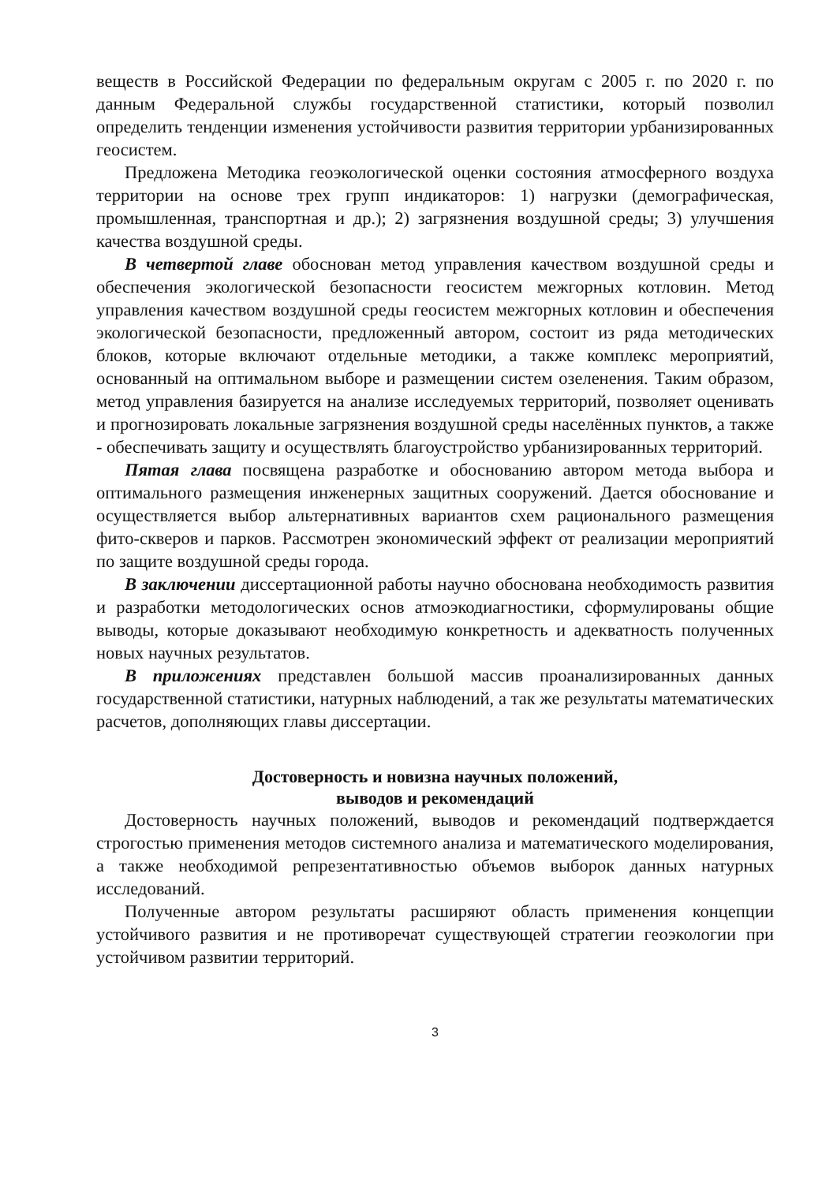веществ в Российской Федерации по федеральным округам с 2005 г. по 2020 г. по данным Федеральной службы государственной статистики, который позволил определить тенденции изменения устойчивости развития территории урбанизированных геосистем.
Предложена Методика геоэкологической оценки состояния атмосферного воздуха территории на основе трех групп индикаторов: 1) нагрузки (демографическая, промышленная, транспортная и др.); 2) загрязнения воздушной среды; 3) улучшения качества воздушной среды.
В четвертой главе обоснован метод управления качеством воздушной среды и обеспечения экологической безопасности геосистем межгорных котловин. Метод управления качеством воздушной среды геосистем межгорных котловин и обеспечения экологической безопасности, предложенный автором, состоит из ряда методических блоков, которые включают отдельные методики, а также комплекс мероприятий, основанный на оптимальном выборе и размещении систем озеленения. Таким образом, метод управления базируется на анализе исследуемых территорий, позволяет оценивать и прогнозировать локальные загрязнения воздушной среды населённых пунктов, а также - обеспечивать защиту и осуществлять благоустройство урбанизированных территорий.
Пятая глава посвящена разработке и обоснованию автором метода выбора и оптимального размещения инженерных защитных сооружений. Дается обоснование и осуществляется выбор альтернативных вариантов схем рационального размещения фито-скверов и парков. Рассмотрен экономический эффект от реализации мероприятий по защите воздушной среды города.
В заключении диссертационной работы научно обоснована необходимость развития и разработки методологических основ атмоэкодиагностики, сформулированы общие выводы, которые доказывают необходимую конкретность и адекватность полученных новых научных результатов.
В приложениях представлен большой массив проанализированных данных государственной статистики, натурных наблюдений, а так же результаты математических расчетов, дополняющих главы диссертации.
Достоверность и новизна научных положений,
выводов и рекомендаций
Достоверность научных положений, выводов и рекомендаций подтверждается строгостью применения методов системного анализа и математического моделирования, а также необходимой репрезентативностью объемов выборок данных натурных исследований.
Полученные автором результаты расширяют область применения концепции устойчивого развития и не противоречат существующей стратегии геоэкологии при устойчивом развитии территорий.
3